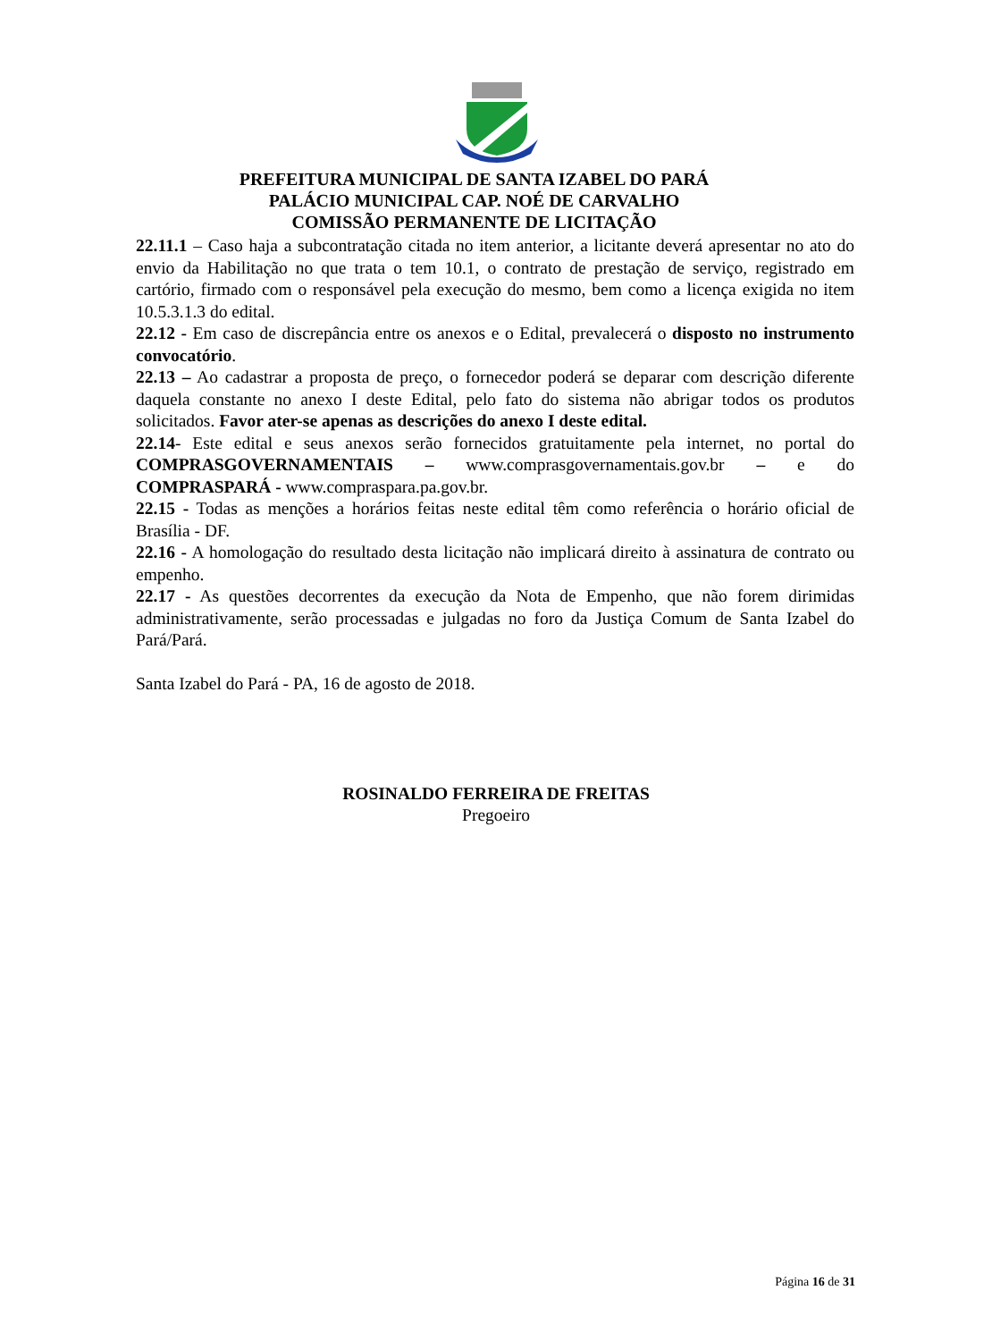PREFEITURA MUNICIPAL DE SANTA IZABEL DO PARÁ
PALÁCIO MUNICIPAL CAP. NOÉ DE CARVALHO
COMISSÃO PERMANENTE DE LICITAÇÃO
22.11.1 – Caso haja a subcontratação citada no item anterior, a licitante deverá apresentar no ato do envio da Habilitação no que trata o tem 10.1, o contrato de prestação de serviço, registrado em cartório, firmado com o responsável pela execução do mesmo, bem como a licença exigida no item 10.5.3.1.3 do edital.
22.12 - Em caso de discrepância entre os anexos e o Edital, prevalecerá o disposto no instrumento convocatório.
22.13 – Ao cadastrar a proposta de preço, o fornecedor poderá se deparar com descrição diferente daquela constante no anexo I deste Edital, pelo fato do sistema não abrigar todos os produtos solicitados. Favor ater-se apenas as descrições do anexo I deste edital.
22.14- Este edital e seus anexos serão fornecidos gratuitamente pela internet, no portal do COMPRASGOVERNAMENTAIS – www.comprasgovernamentais.gov.br – e do COMPRASPARÁ - www.compraspara.pa.gov.br.
22.15 - Todas as menções a horários feitas neste edital têm como referência o horário oficial de Brasília - DF.
22.16 - A homologação do resultado desta licitação não implicará direito à assinatura de contrato ou empenho.
22.17 - As questões decorrentes da execução da Nota de Empenho, que não forem dirimidas administrativamente, serão processadas e julgadas no foro da Justiça Comum de Santa Izabel do Pará/Pará.
Santa Izabel do Pará - PA, 16 de agosto de 2018.
ROSINALDO FERREIRA DE FREITAS
Pregoeiro
Página 16 de 31